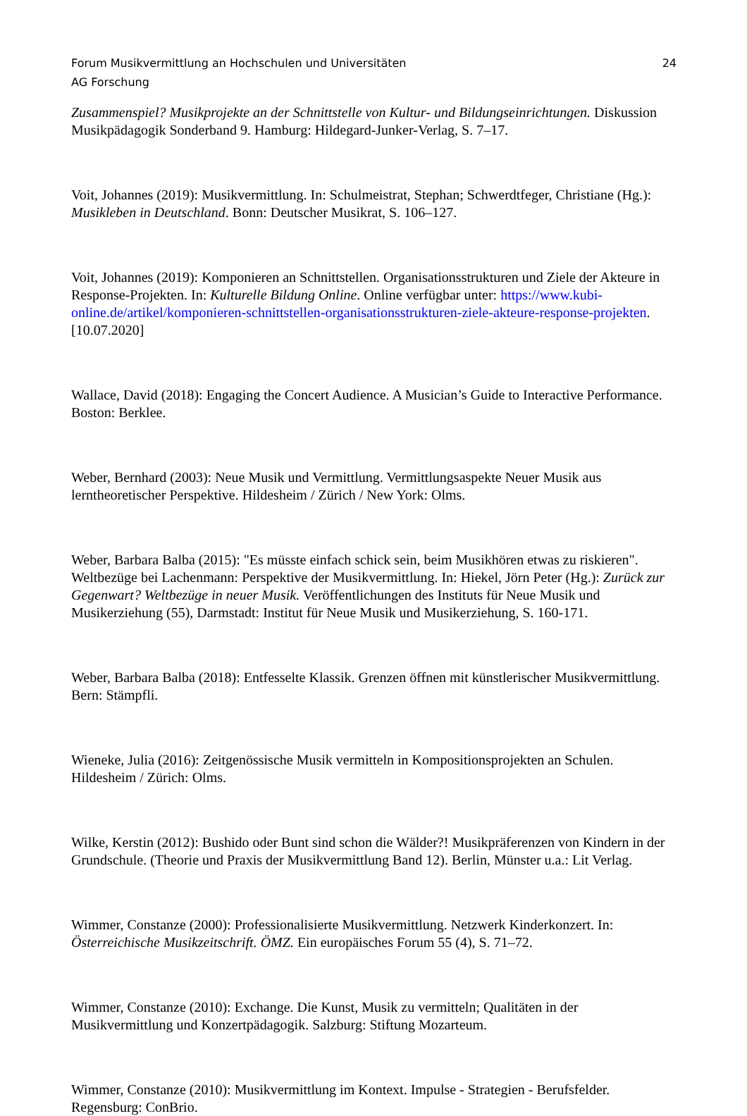Forum Musikvermittlung an Hochschulen und Universitäten 24
AG Forschung
Zusammenspiel? Musikprojekte an der Schnittstelle von Kultur- und Bildungseinrichtungen. Diskussion Musikpädagogik Sonderband 9. Hamburg: Hildegard-Junker-Verlag, S. 7–17.
Voit, Johannes (2019): Musikvermittlung. In: Schulmeistrat, Stephan; Schwerdtfeger, Christiane (Hg.): Musikleben in Deutschland. Bonn: Deutscher Musikrat, S. 106–127.
Voit, Johannes (2019): Komponieren an Schnittstellen. Organisationsstrukturen und Ziele der Akteure in Response-Projekten. In: Kulturelle Bildung Online. Online verfügbar unter: https://www.kubi-online.de/artikel/komponieren-schnittstellen-organisationsstrukturen-ziele-akteure-response-projekten. [10.07.2020]
Wallace, David (2018): Engaging the Concert Audience. A Musician’s Guide to Interactive Performance. Boston: Berklee.
Weber, Bernhard (2003): Neue Musik und Vermittlung. Vermittlungsaspekte Neuer Musik aus lerntheoretischer Perspektive. Hildesheim / Zürich / New York: Olms.
Weber, Barbara Balba (2015): "Es müsste einfach schick sein, beim Musikhören etwas zu riskieren". Weltbezüge bei Lachenmann: Perspektive der Musikvermittlung. In: Hiekel, Jörn Peter (Hg.): Zurück zur Gegenwart? Weltbezüge in neuer Musik. Veröffentlichungen des Instituts für Neue Musik und Musikerziehung (55), Darmstadt: Institut für Neue Musik und Musikerziehung, S. 160-171.
Weber, Barbara Balba (2018): Entfesselte Klassik. Grenzen öffnen mit künstlerischer Musikvermittlung. Bern: Stämpfli.
Wieneke, Julia (2016): Zeitgenössische Musik vermitteln in Kompositionsprojekten an Schulen. Hildesheim / Zürich: Olms.
Wilke, Kerstin (2012): Bushido oder Bunt sind schon die Wälder?! Musikpräferenzen von Kindern in der Grundschule. (Theorie und Praxis der Musikvermittlung Band 12). Berlin, Münster u.a.: Lit Verlag.
Wimmer, Constanze (2000): Professionalisierte Musikvermittlung. Netzwerk Kinderkonzert. In: Österreichische Musikzeitschrift. ÖMZ. Ein europäisches Forum 55 (4), S. 71–72.
Wimmer, Constanze (2010): Exchange. Die Kunst, Musik zu vermitteln; Qualitäten in der Musikvermittlung und Konzertpädagogik. Salzburg: Stiftung Mozarteum.
Wimmer, Constanze (2010): Musikvermittlung im Kontext. Impulse - Strategien - Berufsfelder. Regensburg: ConBrio.